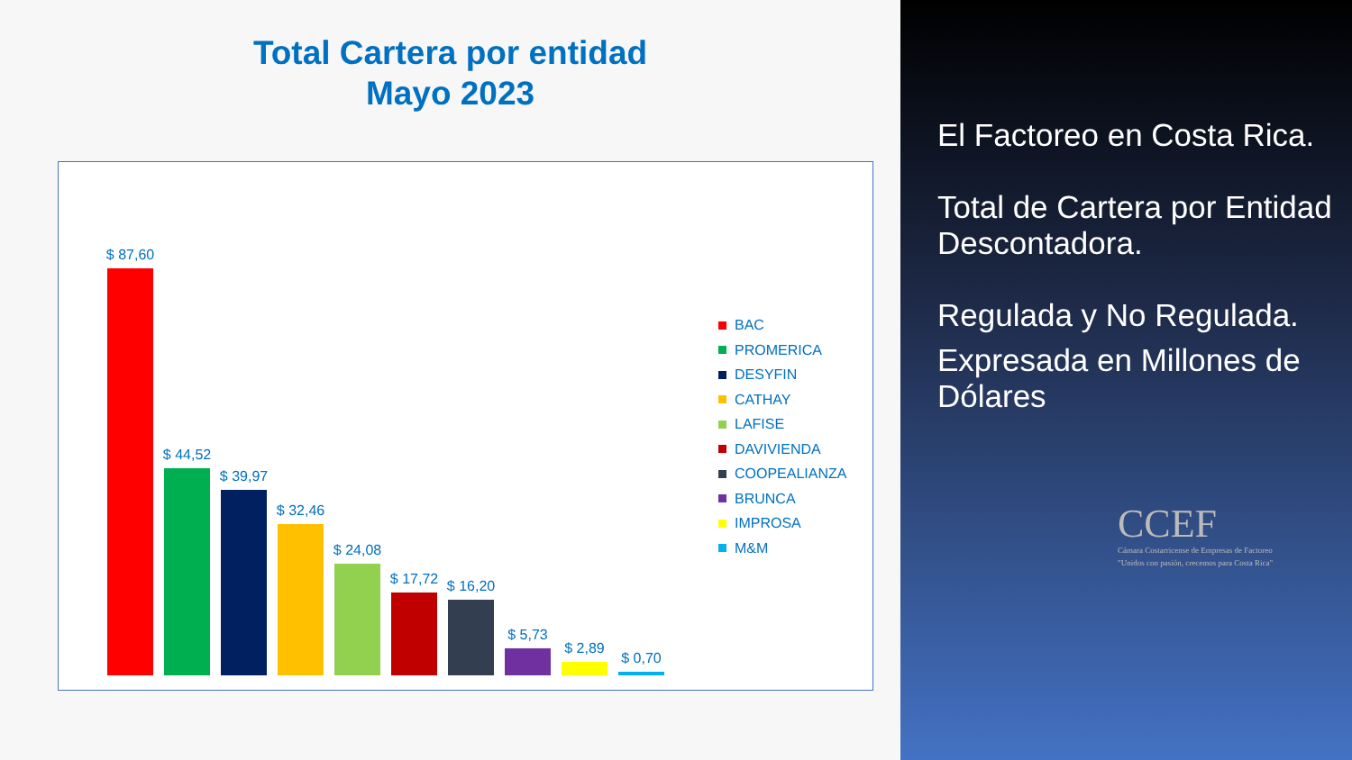Total Cartera por entidad
Mayo 2023
$ 87,60
$ 44,52
$ 39,97
$ 32,46
$ 24,08
$ 17,72
$ 16,20
$ 5,73
$ 2,89
$ 0,70
BAC
PROMERICA
DESYFIN
CATHAY
LAFISE
DAVIVIENDA
COOPEALIANZA
BRUNCA
IMPROSA
M&M
El Factoreo en Costa Rica.
Total de Cartera por Entidad Descontadora.
Regulada y No Regulada.
Expresada en Millones de Dólares
CCEF
Cámara Costarricense de Empresas de Factoreo
"Unidos con pasión, crecemos para Costa Rica"